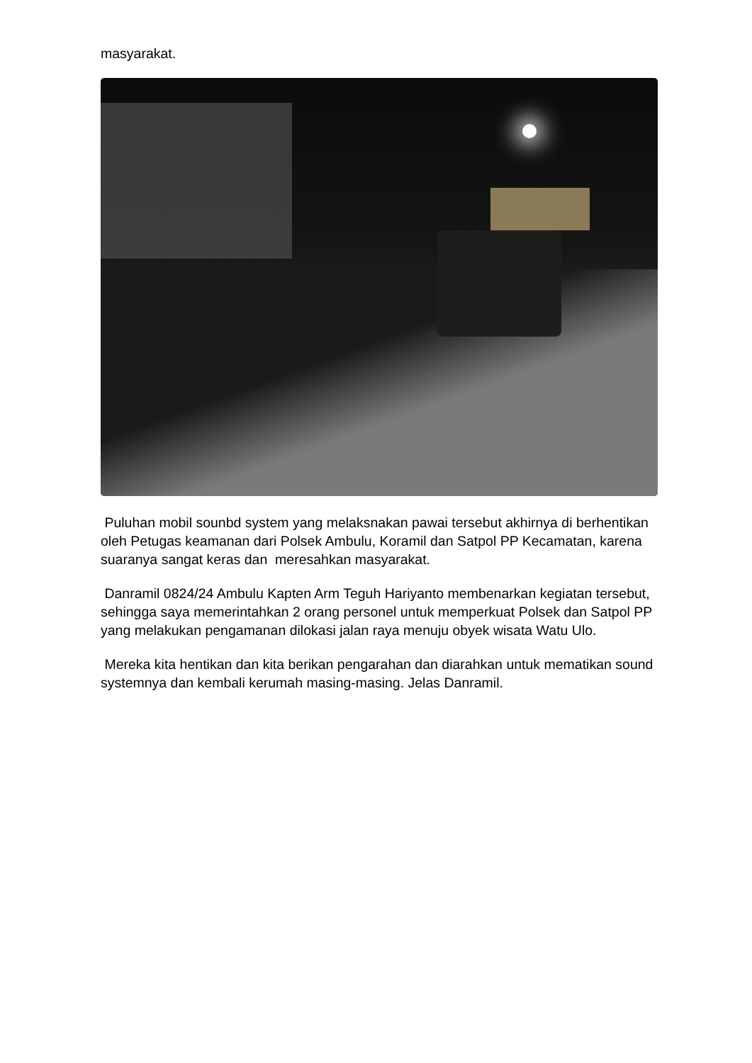masyarakat.
Puluhan mobil sounbd system yang melaksnakan pawai tersebut akhirnya di berhentikan oleh Petugas keamanan dari Polsek Ambulu, Koramil dan Satpol PP Kecamatan, karena suaranya sangat keras dan meresahkan masyarakat.
Danramil 0824/24 Ambulu Kapten Arm Teguh Hariyanto membenarkan kegiatan tersebut, sehingga saya memerintahkan 2 orang personel untuk memperkuat Polsek dan Satpol PP yang melakukan pengamanan dilokasi jalan raya menuju obyek wisata Watu Ulo.
Mereka kita hentikan dan kita berikan pengarahan dan diarahkan untuk mematikan sound systemnya dan kembali kerumah masing-masing. Jelas Danramil.